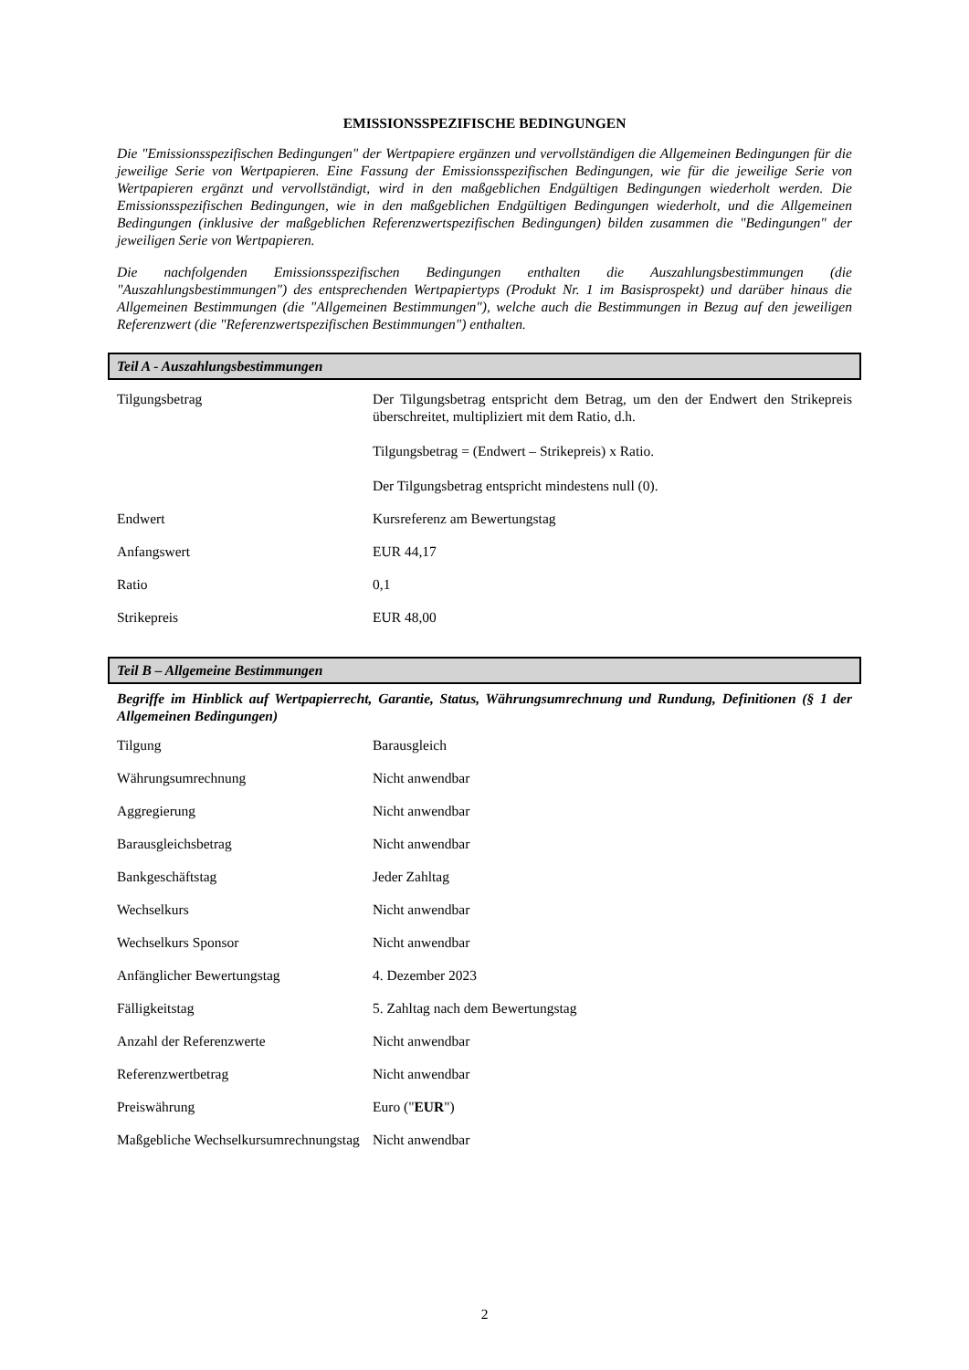EMISSIONSSPEZIFISCHE BEDINGUNGEN
Die "Emissionsspezifischen Bedingungen" der Wertpapiere ergänzen und vervollständigen die Allgemeinen Bedingungen für die jeweilige Serie von Wertpapieren. Eine Fassung der Emissionsspezifischen Bedingungen, wie für die jeweilige Serie von Wertpapieren ergänzt und vervollständigt, wird in den maßgeblichen Endgültigen Bedingungen wiederholt werden. Die Emissionsspezifischen Bedingungen, wie in den maßgeblichen Endgültigen Bedingungen wiederholt, und die Allgemeinen Bedingungen (inklusive der maßgeblichen Referenzwertspezifischen Bedingungen) bilden zusammen die "Bedingungen" der jeweiligen Serie von Wertpapieren.
Die nachfolgenden Emissionsspezifischen Bedingungen enthalten die Auszahlungsbestimmungen (die "Auszahlungsbestimmungen") des entsprechenden Wertpapiertyps (Produkt Nr. 1 im Basisprospekt) und darüber hinaus die Allgemeinen Bestimmungen (die "Allgemeinen Bestimmungen"), welche auch die Bestimmungen in Bezug auf den jeweiligen Referenzwert (die "Referenzwertspezifischen Bestimmungen") enthalten.
Teil A - Auszahlungsbestimmungen
| Tilgungsbetrag | Der Tilgungsbetrag entspricht dem Betrag, um den der Endwert den Strikepreis überschreitet, multipliziert mit dem Ratio, d.h. Tilgungsbetrag = (Endwert – Strikepreis) x Ratio. Der Tilgungsbetrag entspricht mindestens null (0). |
| Endwert | Kursreferenz am Bewertungstag |
| Anfangswert | EUR 44,17 |
| Ratio | 0,1 |
| Strikepreis | EUR 48,00 |
Teil B – Allgemeine Bestimmungen
Begriffe im Hinblick auf Wertpapierrecht, Garantie, Status, Währungsumrechnung und Rundung, Definitionen (§ 1 der Allgemeinen Bedingungen)
| Tilgung | Barausgleich |
| Währungsumrechnung | Nicht anwendbar |
| Aggregierung | Nicht anwendbar |
| Barausgleichsbetrag | Nicht anwendbar |
| Bankgeschäftstag | Jeder Zahltag |
| Wechselkurs | Nicht anwendbar |
| Wechselkurs Sponsor | Nicht anwendbar |
| Anfänglicher Bewertungstag | 4. Dezember 2023 |
| Fälligkeitstag | 5. Zahltag nach dem Bewertungstag |
| Anzahl der Referenzwerte | Nicht anwendbar |
| Referenzwertbetrag | Nicht anwendbar |
| Preiswährung | Euro (" EUR ") |
| Maßgebliche Wechselkursumrechnungstag | Nicht anwendbar |
2